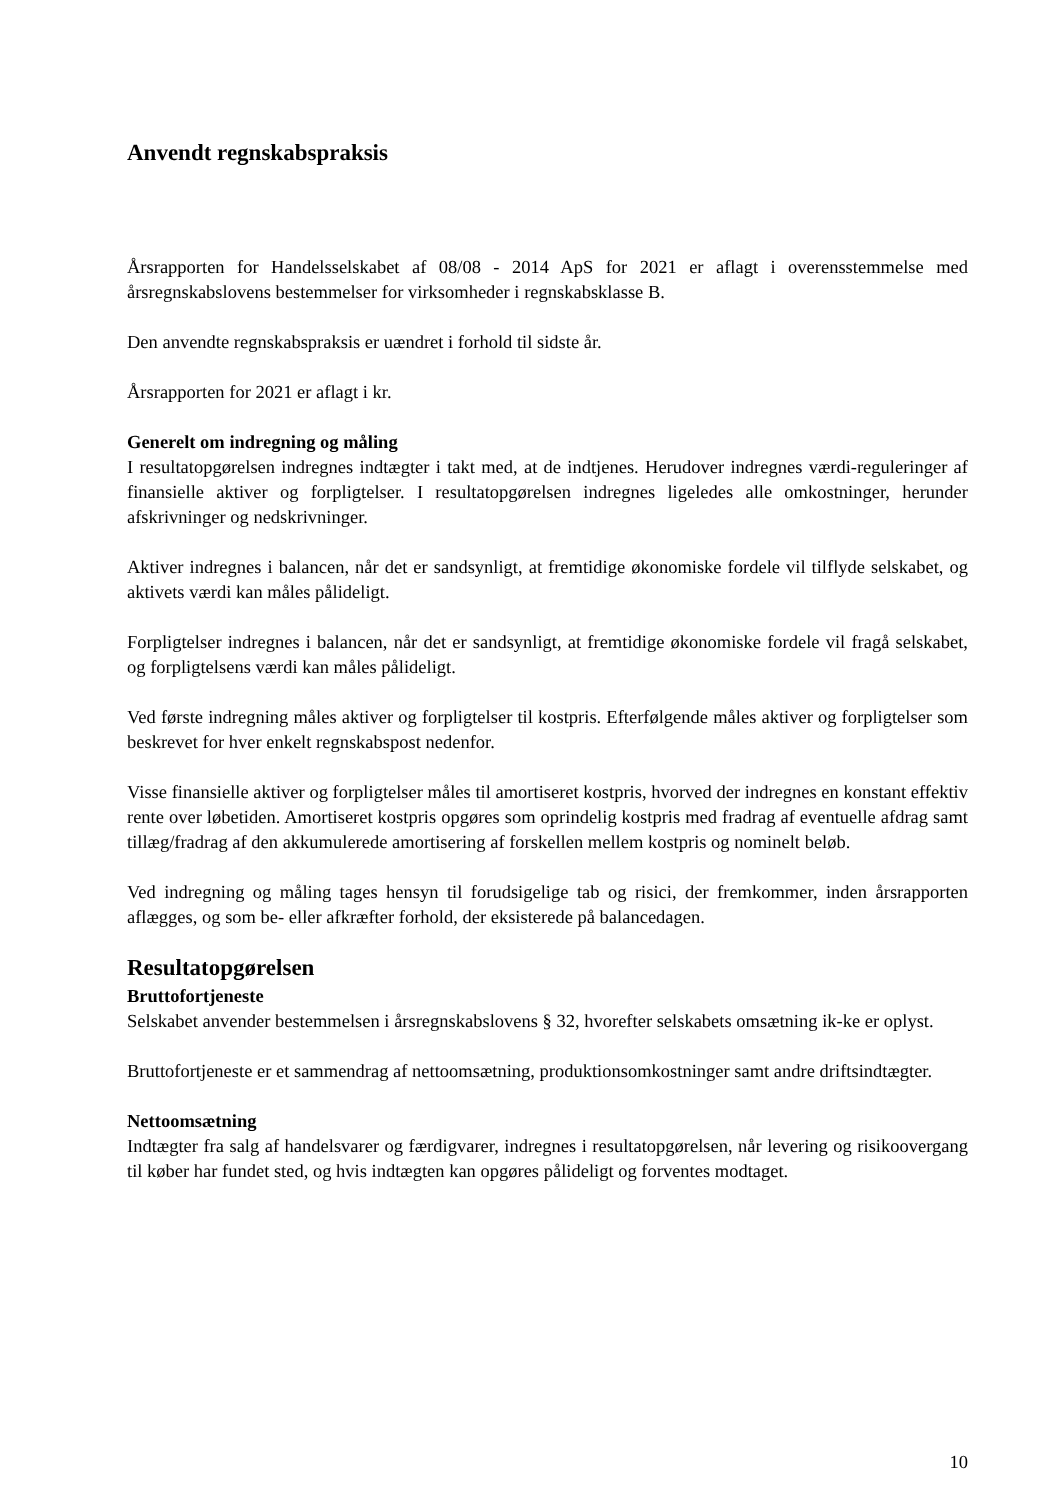Anvendt regnskabspraksis
Årsrapporten for Handelsselskabet af 08/08 - 2014 ApS for 2021 er aflagt i overensstemmelse med årsregnskabslovens bestemmelser for virksomheder i regnskabsklasse B.
Den anvendte regnskabspraksis er uændret i forhold til sidste år.
Årsrapporten for 2021 er aflagt i kr.
Generelt om indregning og måling
I resultatopgørelsen indregnes indtægter i takt med, at de indtjenes. Herudover indregnes værdi-reguleringer af finansielle aktiver og forpligtelser. I resultatopgørelsen indregnes ligeledes alle omkostninger, herunder afskrivninger og nedskrivninger.
Aktiver indregnes i balancen, når det er sandsynligt, at fremtidige økonomiske fordele vil tilflyde selskabet, og aktivets værdi kan måles pålideligt.
Forpligtelser indregnes i balancen, når det er sandsynligt, at fremtidige økonomiske fordele vil fragå selskabet, og forpligtelsens værdi kan måles pålideligt.
Ved første indregning måles aktiver og forpligtelser til kostpris. Efterfølgende måles aktiver og forpligtelser som beskrevet for hver enkelt regnskabspost nedenfor.
Visse finansielle aktiver og forpligtelser måles til amortiseret kostpris, hvorved der indregnes en konstant effektiv rente over løbetiden. Amortiseret kostpris opgøres som oprindelig kostpris med fradrag af eventuelle afdrag samt tillæg/fradrag af den akkumulerede amortisering af forskellen mellem kostpris og nominelt beløb.
Ved indregning og måling tages hensyn til forudsigelige tab og risici, der fremkommer, inden årsrapporten aflægges, og som be- eller afkræfter forhold, der eksisterede på balancedagen.
Resultatopgørelsen
Bruttofortjeneste
Selskabet anvender bestemmelsen i årsregnskabslovens § 32, hvorefter selskabets omsætning ik-ke er oplyst.
Bruttofortjeneste er et sammendrag af nettoomsætning, produktionsomkostninger samt andre driftsindtægter.
Nettoomsætning
Indtægter fra salg af handelsvarer og færdigvarer, indregnes i resultatopgørelsen, når levering og risikoovergang til køber har fundet sted, og hvis indtægten kan opgøres pålideligt og forventes modtaget.
10